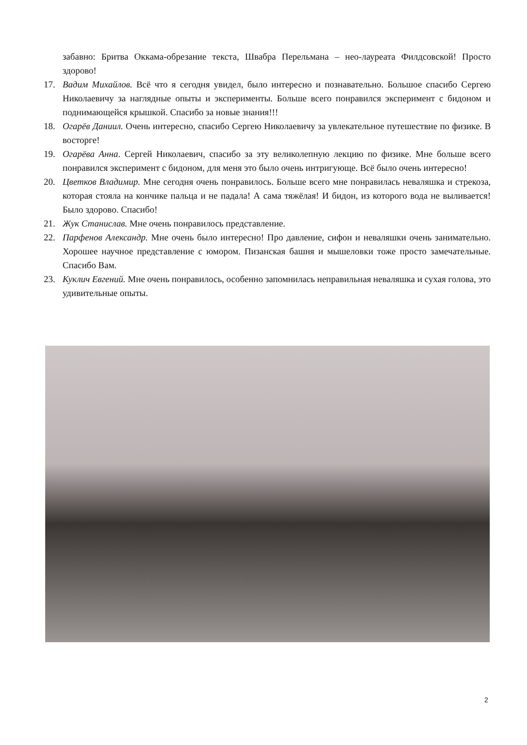забавно: Бритва Оккама-обрезание текста, Швабра Перельмана – нео-лауреата Филдсовской! Просто здорово!
17. Вадим Михайлов. Всё что я сегодня увидел, было интересно и познавательно. Большое спасибо Сергею Николаевичу за наглядные опыты и эксперименты. Больше всего понравился эксперимент с бидоном и поднимающейся крышкой. Спасибо за новые знания!!!
18. Огарёв Даниил. Очень интересно, спасибо Сергею Николаевичу за увлекательное путешествие по физике. В восторге!
19. Огарёва Анна. Сергей Николаевич, спасибо за эту великолепную лекцию по физике. Мне больше всего понравился эксперимент с бидоном, для меня это было очень интригующе. Всё было очень интересно!
20. Цветков Владимир. Мне сегодня очень понравилось. Больше всего мне понравилась неваляшка и стрекоза, которая стояла на кончике пальца и не падала! А сама тяжёлая! И бидон, из которого вода не выливается! Было здорово. Спасибо!
21. Жук Станислав. Мне очень понравилось представление.
22. Парфенов Александр. Мне очень было интересно! Про давление, сифон и неваляшки очень занимательно. Хорошее научное представление с юмором. Пизанская башня и мышеловки тоже просто замечательные. Спасибо Вам.
23. Куклич Евгений. Мне очень понравилось, особенно запомнилась неправильная неваляшка и сухая голова, это удивительные опыты.
2